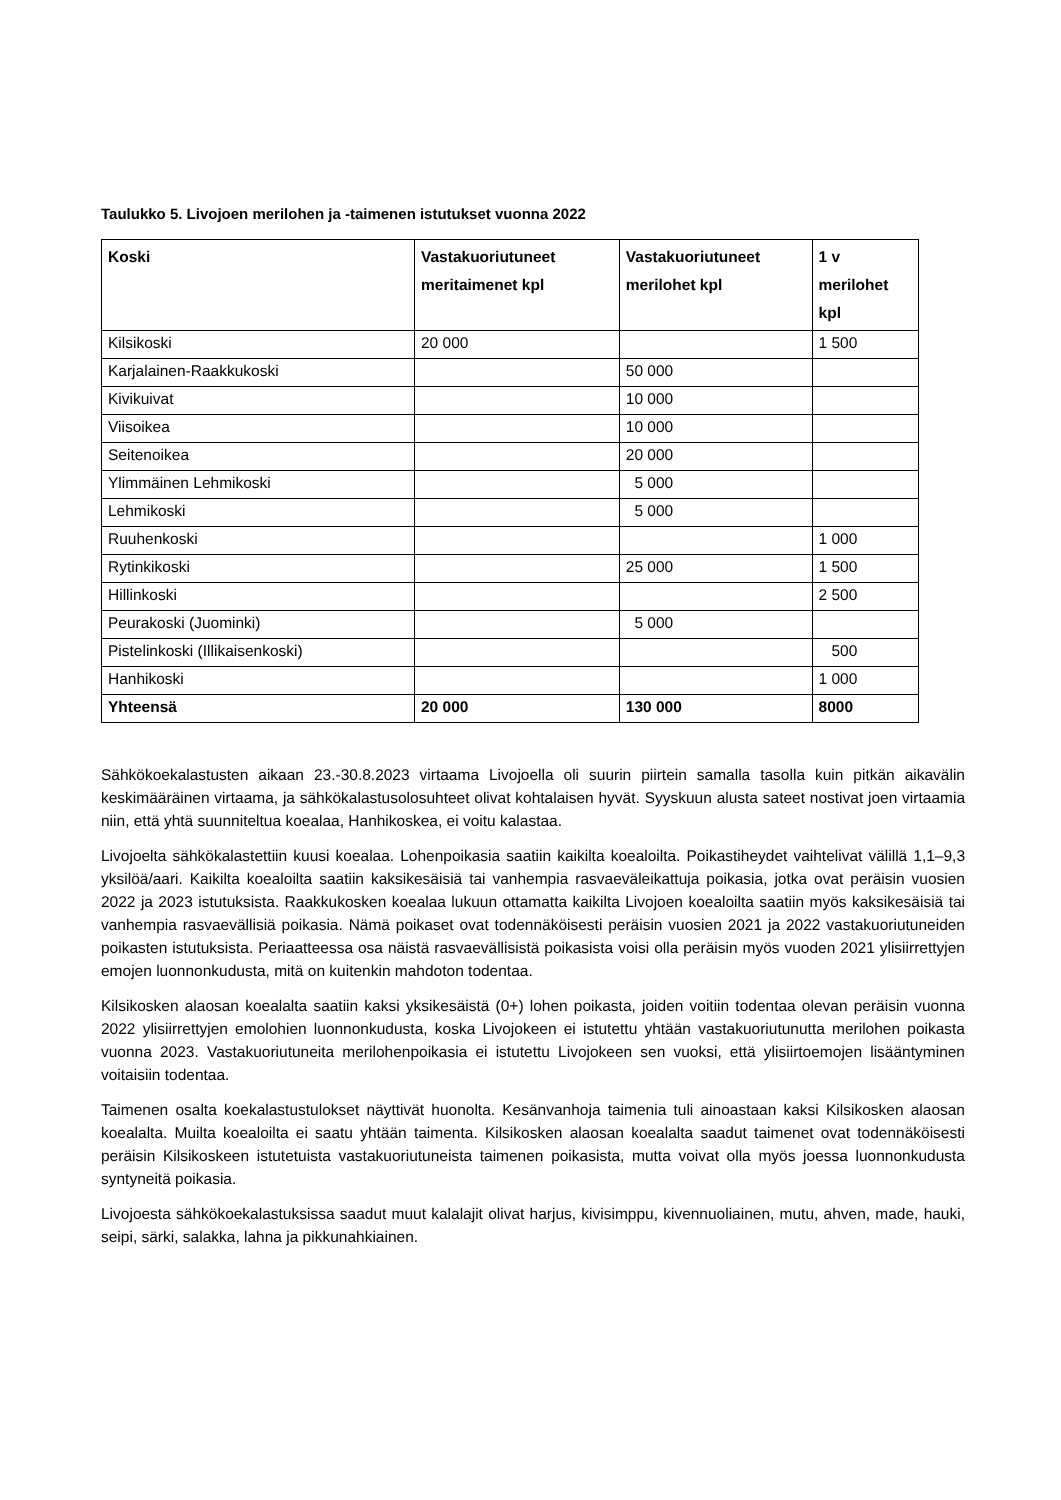Taulukko 5. Livojoen merilohen ja -taimenen istutukset vuonna 2022
| Koski | Vastakuoriutuneet meritaimenet kpl | Vastakuoriutuneet merilohet kpl | 1 v merilohet kpl |
| --- | --- | --- | --- |
| Kilsikoski | 20 000 | | 1 500 |
| Karjalainen-Raakkukoski | | 50 000 | |
| Kivikuivat | | 10 000 | |
| Viisoikea | | 10 000 | |
| Seitenoikea | | 20 000 | |
| Ylimmäinen Lehmikoski | | 5 000 | |
| Lehmikoski | | 5 000 | |
| Ruuhenkoski | | | 1 000 |
| Rytinkikoski | | 25 000 | 1 500 |
| Hillinkoski | | | 2 500 |
| Peurakoski (Juominki) | | 5 000 | |
| Pistelinkoski (Illikaisenkoski) | | | 500 |
| Hanhikoski | | | 1 000 |
| Yhteensä | 20 000 | 130 000 | 8000 |
Sähkökoekalastusten aikaan 23.-30.8.2023 virtaama Livojoella oli suurin piirtein samalla tasolla kuin pitkän aikavälin keskimääräinen virtaama, ja sähkökalastusolosuhteet olivat kohtalaisen hyvät. Syyskuun alusta sateet nostivat joen virtaamia niin, että yhtä suunniteltua koealaa, Hanhikoskea, ei voitu kalastaa.
Livojoelta sähkökalastettiin kuusi koealaa. Lohenpoikasia saatiin kaikilta koealoilta. Poikastiheydet vaihtelivat välillä 1,1–9,3 yksilöä/aari. Kaikilta koealoilta saatiin kaksikesäisiä tai vanhempia rasvaeväleikattuja poikasia, jotka ovat peräisin vuosien 2022 ja 2023 istutuksista. Raakkukosken koealaa lukuun ottamatta kaikilta Livojoen koealoilta saatiin myös kaksikesäisiä tai vanhempia rasvaevällisiä poikasia. Nämä poikaset ovat todennäköisesti peräisin vuosien 2021 ja 2022 vastakuoriutuneiden poikasten istutuksista. Periaatteessa osa näistä rasvaevällisistä poikasista voisi olla peräisin myös vuoden 2021 ylisiirrettyjen emojen luonnonkudusta, mitä on kuitenkin mahdoton todentaa.
Kilsikosken alaosan koealalta saatiin kaksi yksikesäistä (0+) lohen poikasta, joiden voitiin todentaa olevan peräisin vuonna 2022 ylisiirrettyjen emolohien luonnonkudusta, koska Livojokeen ei istutettu yhtään vastakuoriutunutta merilohen poikasta vuonna 2023. Vastakuoriutuneita merilohenpoikasia ei istutettu Livojokeen sen vuoksi, että ylisiirtoemojen lisääntyminen voitaisiin todentaa.
Taimenen osalta koekalastustulokset näyttivät huonolta. Kesänvanhoja taimenia tuli ainoastaan kaksi Kilsikosken alaosan koealalta. Muilta koealoilta ei saatu yhtään taimenta. Kilsikosken alaosan koealalta saadut taimenet ovat todennäköisesti peräisin Kilsikoskeen istutetuista vastakuoriutuneista taimenen poikasista, mutta voivat olla myös joessa luonnonkudusta syntyneitä poikasia.
Livojoesta sähkökoekalastuksissa saadut muut kalalajit olivat harjus, kivisimppu, kivennuoliainen, mutu, ahven, made, hauki, seipi, särki, salakka, lahna ja pikkunahkiainen.